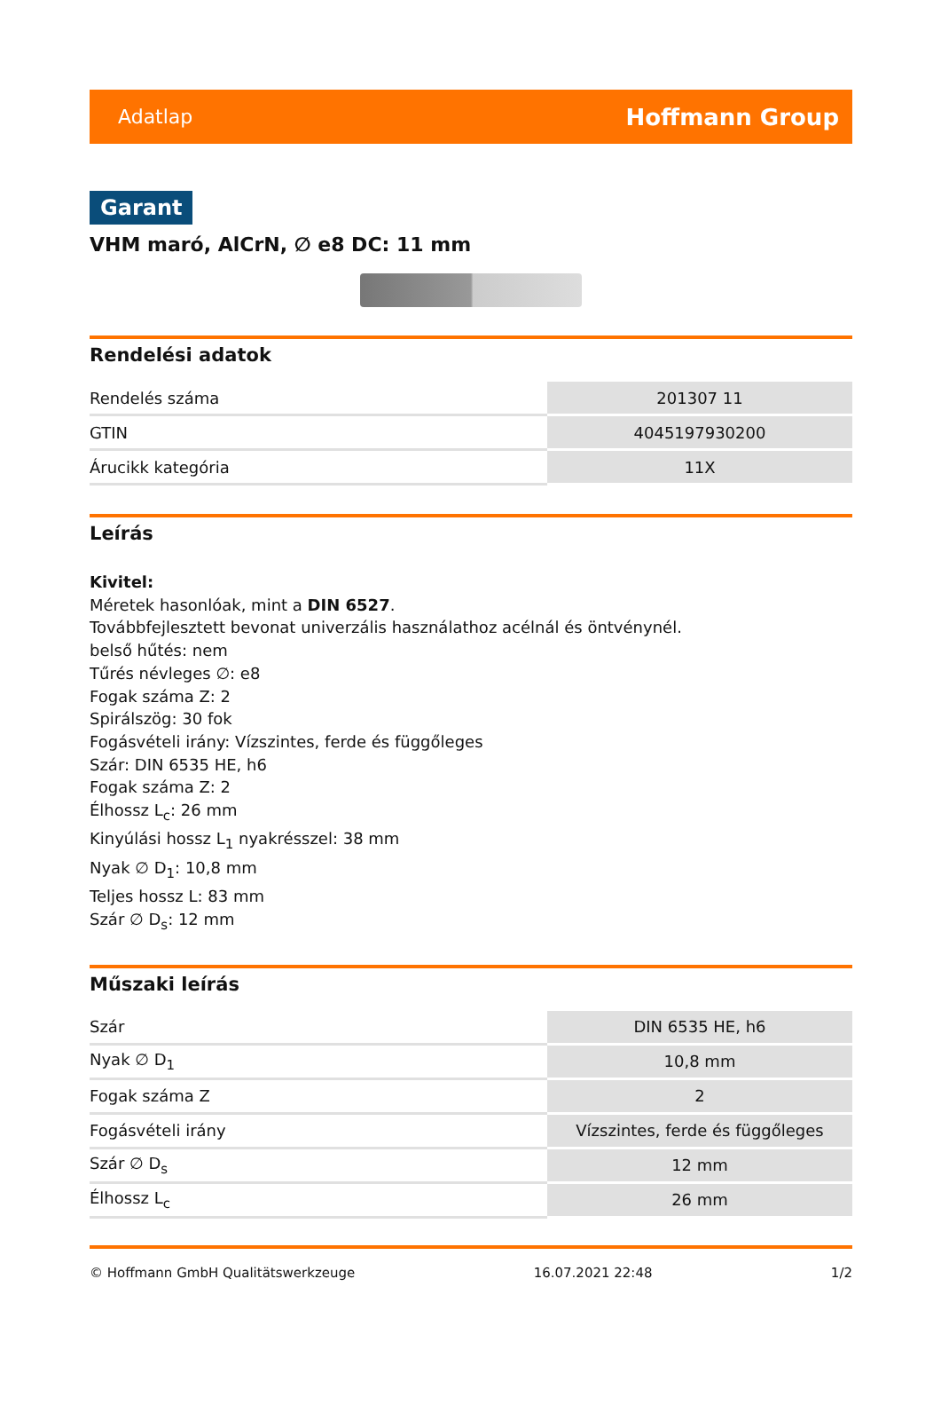Adatlap Hoffmann Group
Garant
VHM maró, AlCrN, ∅ e8 DC: 11 mm
Rendelési adatok
| Rendelés száma | 201307 11 |
| GTIN | 4045197930200 |
| Árucikk kategória | 11X |
Leírás
Kivitel:
Méretek hasonlóak, mint a DIN 6527.
Továbbfejlesztett bevonat univerzális használathoz acélnál és öntvénynél.
belső hűtés: nem
Tűrés névleges ∅: e8
Fogak száma Z: 2
Spirálszög: 30 fok
Fogásvételi irány: Vízszintes, ferde és függőleges
Szár: DIN 6535 HE, h6
Fogak száma Z: 2
Élhossz L<sub>c</sub>: 26 mm
Kinyúlási hossz L<sub>1</sub> nyakrésszel: 38 mm
Nyak ∅ D<sub>1</sub>: 10,8 mm
Teljes hossz L: 83 mm
Szár ∅ D<sub>s</sub>: 12 mm
Műszaki leírás
| Szár | DIN 6535 HE, h6 |
| Nyak ∅ D<sub>1</sub> | 10,8 mm |
| Fogak száma Z | 2 |
| Fogásvételi irány | Vízszintes, ferde és függőleges |
| Szár ∅ D<sub>s</sub> | 12 mm |
| Élhossz L<sub>c</sub> | 26 mm |
© Hoffmann GmbH Qualitätswerkzeuge 16.07.2021 22:48 1/2